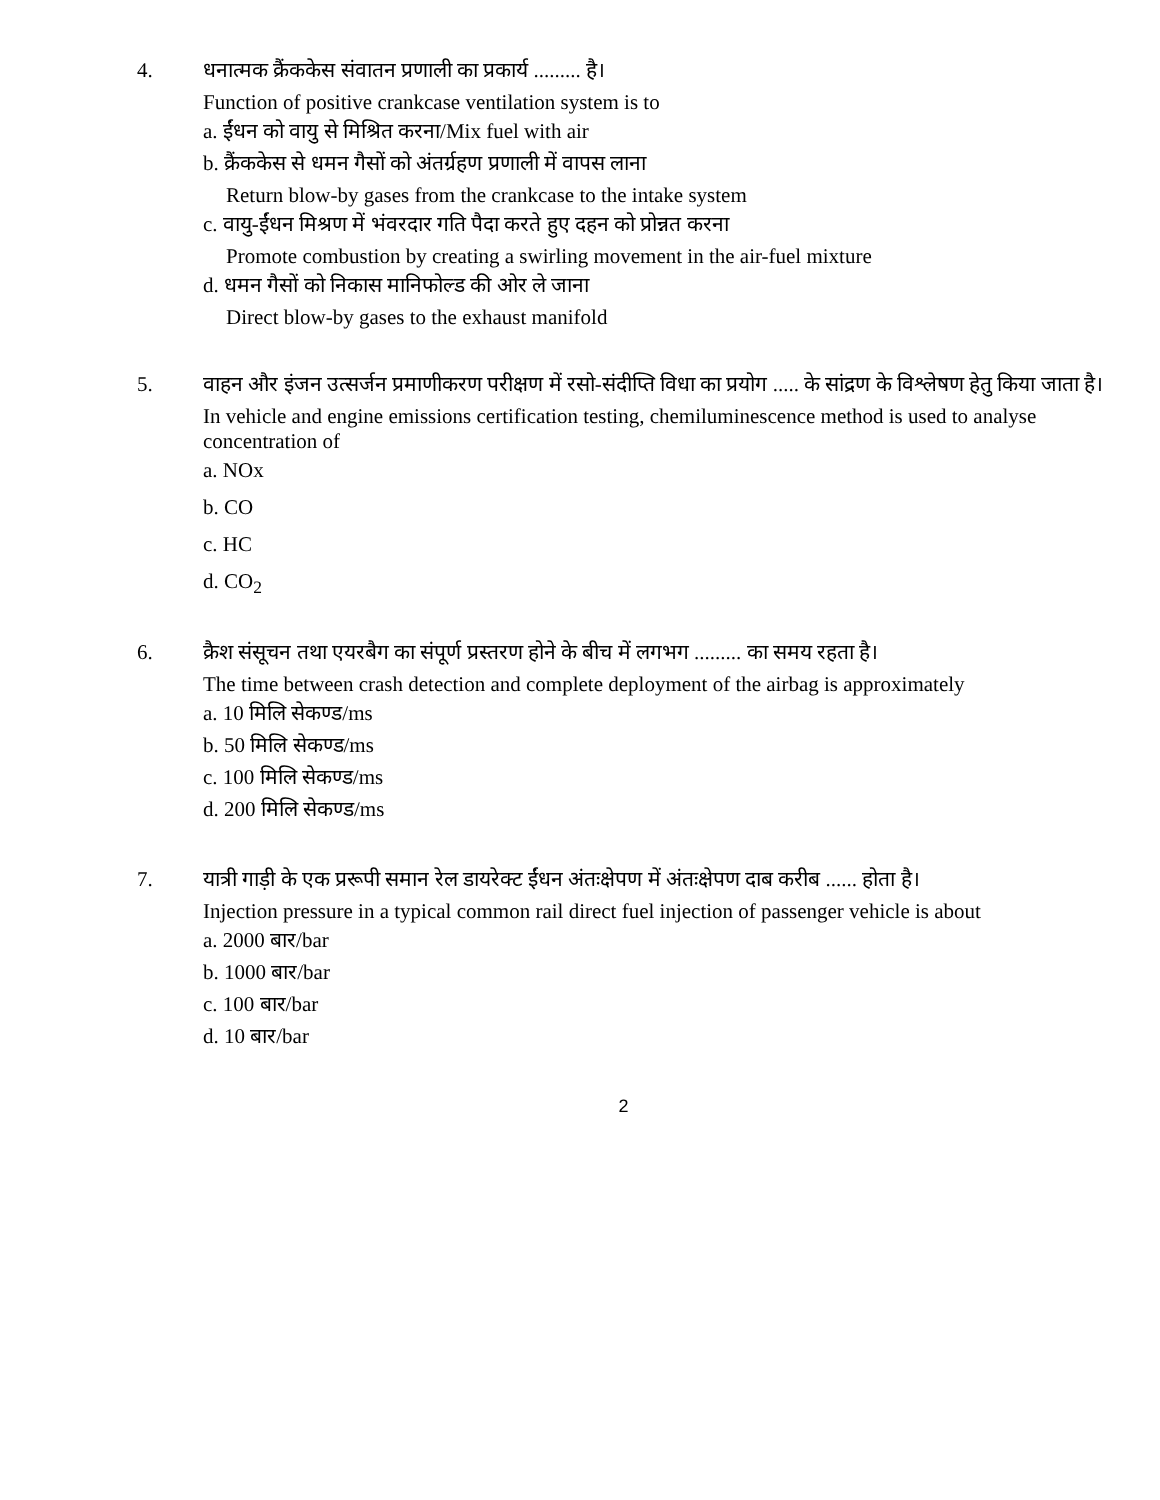4. धनात्मक क्रैंककेस संवातन प्रणाली का प्रकार्य ......... है।
Function of positive crankcase ventilation system is to
a. ईंधन को वायु से मिश्रित करना/Mix fuel with air
b. क्रैंककेस से धमन गैसों को अंतर्ग्रहण प्रणाली में वापस लाना
Return blow-by gases from the crankcase to the intake system
c. वायु-ईंधन मिश्रण में भंवरदार गति पैदा करते हुए दहन को प्रोन्नत करना
Promote combustion by creating a swirling movement in the air-fuel mixture
d. धमन गैसों को निकास मानिफोल्ड की ओर ले जाना
Direct blow-by gases to the exhaust manifold
5. वाहन और इंजन उत्सर्जन प्रमाणीकरण परीक्षण में रसो-संदीप्ति विधा का प्रयोग ..... के सांद्रण के विश्लेषण हेतु किया जाता है।
In vehicle and engine emissions certification testing, chemiluminescence method is used to analyse concentration of
a. NOx
b. CO
c. HC
d. CO<sub>2</sub>
6. क्रैश संसूचन तथा एयरबैग का संपूर्ण प्रस्तरण होने के बीच में लगभग ......... का समय रहता है।
The time between crash detection and complete deployment of the airbag is approximately
a. 10 मिलि सेकण्ड/ms
b. 50 मिलि सेकण्ड/ms
c. 100 मिलि सेकण्ड/ms
d. 200 मिलि सेकण्ड/ms
7. यात्री गाड़ी के एक प्ररूपी समान रेल डायरेक्ट ईंधन अंतःक्षेपण में अंतःक्षेपण दाब करीब ...... होता है।
Injection pressure in a typical common rail direct fuel injection of passenger vehicle is about
a. 2000 बार/bar
b. 1000 बार/bar
c. 100 बार/bar
d. 10 बार/bar
2